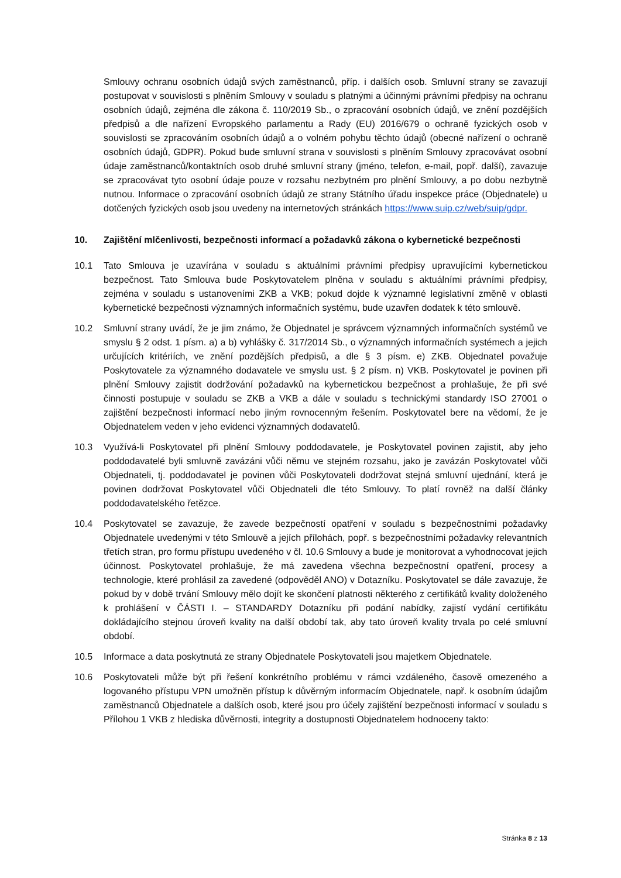Smlouvy ochranu osobních údajů svých zaměstnanců, příp. i dalších osob. Smluvní strany se zavazují postupovat v souvislosti s plněním Smlouvy v souladu s platnými a účinnými právními předpisy na ochranu osobních údajů, zejména dle zákona č. 110/2019 Sb., o zpracování osobních údajů, ve znění pozdějších předpisů a dle nařízení Evropského parlamentu a Rady (EU) 2016/679 o ochraně fyzických osob v souvislosti se zpracováním osobních údajů a o volném pohybu těchto údajů (obecné nařízení o ochraně osobních údajů, GDPR). Pokud bude smluvní strana v souvislosti s plněním Smlouvy zpracovávat osobní údaje zaměstnanců/kontaktních osob druhé smluvní strany (jméno, telefon, e-mail, popř. další), zavazuje se zpracovávat tyto osobní údaje pouze v rozsahu nezbytném pro plnění Smlouvy, a po dobu nezbytně nutnou. Informace o zpracování osobních údajů ze strany Státního úřadu inspekce práce (Objednatele) u dotčených fyzických osob jsou uvedeny na internetových stránkách https://www.suip.cz/web/suip/gdpr.
10. Zajištění mlčenlivosti, bezpečnosti informací a požadavků zákona o kybernetické bezpečnosti
10.1 Tato Smlouva je uzavírána v souladu s aktuálními právními předpisy upravujícími kybernetickou bezpečnost. Tato Smlouva bude Poskytovatelem plněna v souladu s aktuálními právními předpisy, zejména v souladu s ustanoveními ZKB a VKB; pokud dojde k významné legislativní změně v oblasti kybernetické bezpečnosti významných informačních systému, bude uzavřen dodatek k této smlouvě.
10.2 Smluvní strany uvádí, že je jim známo, že Objednatel je správcem významných informačních systémů ve smyslu § 2 odst. 1 písm. a) a b) vyhlášky č. 317/2014 Sb., o významných informačních systémech a jejich určujících kritériích, ve znění pozdějších předpisů, a dle § 3 písm. e) ZKB. Objednatel považuje Poskytovatele za významného dodavatele ve smyslu ust. § 2 písm. n) VKB. Poskytovatel je povinen při plnění Smlouvy zajistit dodržování požadavků na kybernetickou bezpečnost a prohlašuje, že při své činnosti postupuje v souladu se ZKB a VKB a dále v souladu s technickými standardy ISO 27001 o zajištění bezpečnosti informací nebo jiným rovnocenným řešením. Poskytovatel bere na vědomí, že je Objednatelem veden v jeho evidenci významných dodavatelů.
10.3 Využívá-li Poskytovatel při plnění Smlouvy poddodavatele, je Poskytovatel povinen zajistit, aby jeho poddodavatelé byli smluvně zavázáni vůči němu ve stejném rozsahu, jako je zavázán Poskytovatel vůči Objednateli, tj. poddodavatel je povinen vůči Poskytovateli dodržovat stejná smluvní ujednání, která je povinen dodržovat Poskytovatel vůči Objednateli dle této Smlouvy. To platí rovněž na další články poddodavatelského řetězce.
10.4 Poskytovatel se zavazuje, že zavede bezpečností opatření v souladu s bezpečnostními požadavky Objednatele uvedenými v této Smlouvě a jejích přílohách, popř. s bezpečnostními požadavky relevantních třetích stran, pro formu přístupu uvedeného v čl. 10.6 Smlouvy a bude je monitorovat a vyhodnocovat jejich účinnost. Poskytovatel prohlašuje, že má zavedena všechna bezpečnostní opatření, procesy a technologie, které prohlásil za zavedené (odpověděl ANO) v Dotazníku. Poskytovatel se dále zavazuje, že pokud by v době trvání Smlouvy mělo dojít ke skončení platnosti některého z certifikátů kvality doloženého k prohlášení v ČÁSTI I. – STANDARDY Dotazníku při podání nabídky, zajistí vydání certifikátu dokládajícího stejnou úroveň kvality na další období tak, aby tato úroveň kvality trvala po celé smluvní období.
10.5 Informace a data poskytnutá ze strany Objednatele Poskytovateli jsou majetkem Objednatele.
10.6 Poskytovateli může být při řešení konkrétního problému v rámci vzdáleného, časově omezeného a logovaného přístupu VPN umožněn přístup k důvěrným informacím Objednatele, např. k osobním údajům zaměstnanců Objednatele a dalších osob, které jsou pro účely zajištění bezpečnosti informací v souladu s Přílohou 1 VKB z hlediska důvěrnosti, integrity a dostupnosti Objednatelem hodnoceny takto:
Stránka 8 z 13